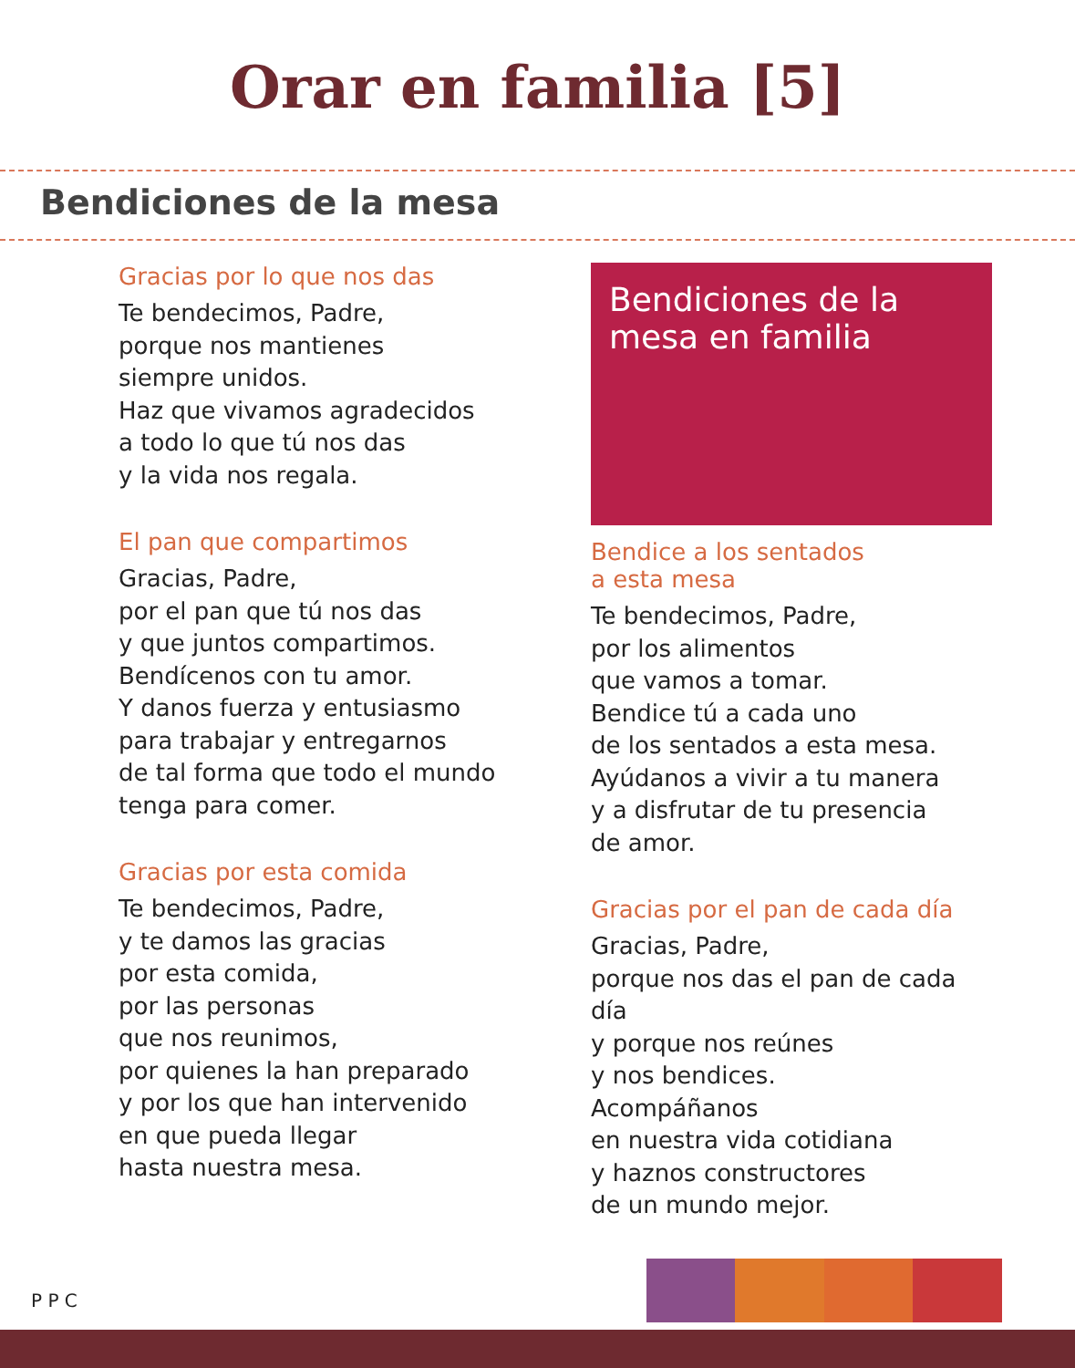Orar en familia [5]
Bendiciones de la mesa
Gracias por lo que nos das
Te bendecimos, Padre,
porque nos mantienes
siempre unidos.
Haz que vivamos agradecidos
a todo lo que tú nos das
y la vida nos regala.
El pan que compartimos
Gracias, Padre,
por el pan que tú nos das
y que juntos compartimos.
Bendícenos con tu amor.
Y danos fuerza y entusiasmo
para trabajar y entregarnos
de tal forma que todo el mundo
tenga para comer.
Gracias por esta comida
Te bendecimos, Padre,
y te damos las gracias
por esta comida,
por las personas
que nos reunimos,
por quienes la han preparado
y por los que han intervenido
en que pueda llegar
hasta nuestra mesa.
Bendiciones de la mesa en familia
Bendice a los sentados
a esta mesa
Te bendecimos, Padre,
por los alimentos
que vamos a tomar.
Bendice tú a cada uno
de los sentados a esta mesa.
Ayúdanos a vivir a tu manera
y a disfrutar de tu presencia
de amor.
Gracias por el pan de cada día
Gracias, Padre,
porque nos das el pan de cada día
y porque nos reúnes
y nos bendices.
Acompáñanos
en nuestra vida cotidiana
y haznos constructores
de un mundo mejor.
P P C